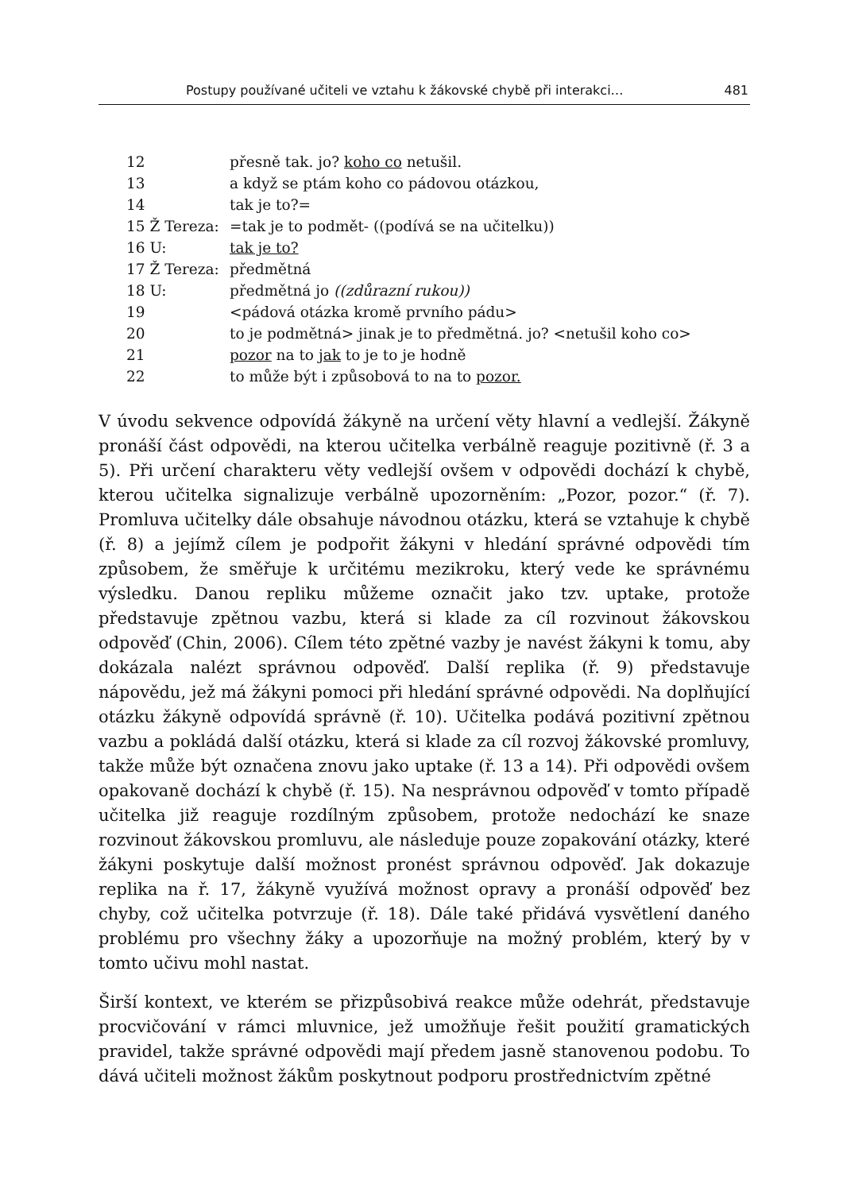Postupy používané učiteli ve vztahu k žákovské chybě při interakci… 481
12 přesně tak. jo? koho co netušil.
13 a když se ptám koho co pádovou otázkou,
14 tak je to?=
15 Ž Tereza: =tak je to podmět- ((podívá se na učitelku))
16 U: tak je to?
17 Ž Tereza: předmětná
18 U: předmětná jo ((zdůrazní rukou))
19 <pádová otázka kromě prvního pádu>
20 to je podmětná> jinak je to předmětná. jo? <netušil koho co>
21 pozor na to jak to je to je hodně
22 to může být i způsobová to na to pozor.
V úvodu sekvence odpovídá žákyně na určení věty hlavní a vedlejší. Žákyně pronáší část odpovědi, na kterou učitelka verbálně reaguje pozitivně (ř. 3 a 5). Při určení charakteru věty vedlejší ovšem v odpovědi dochází k chybě, kterou učitelka signalizuje verbálně upozorněním: „Pozor, pozor.“ (ř. 7). Promluva učitelky dále obsahuje návodnou otázku, která se vztahuje k chybě (ř. 8) a jejímž cílem je podpořit žákyni v hledání správné odpovědi tím způsobem, že směřuje k určitému mezikroku, který vede ke správnému výsledku. Danou repliku můžeme označit jako tzv. uptake, protože představuje zpětnou vazbu, která si klade za cíl rozvinout žákovskou odpověď (Chin, 2006). Cílem této zpětné vazby je navést žákyni k tomu, aby dokázala nalézt správnou odpověď. Další replika (ř. 9) představuje nápovědu, jež má žákyni pomoci při hledání správné odpovědi. Na doplňující otázku žákyně odpovídá správně (ř. 10). Učitelka podává pozitivní zpětnou vazbu a pokládá další otázku, která si klade za cíl rozvoj žákovské promluvy, takže může být označena znovu jako uptake (ř. 13 a 14). Při odpovědi ovšem opakovaně dochází k chybě (ř. 15). Na nesprávnou odpověď v tomto případě učitelka již reaguje rozdílným způsobem, protože nedochází ke snaze rozvinout žákovskou promluvu, ale následuje pouze zopakování otázky, které žákyni poskytuje další možnost pronést správnou odpověď. Jak dokazuje replika na ř. 17, žákyně využívá možnost opravy a pronáší odpověď bez chyby, což učitelka potvrzuje (ř. 18). Dále také přidává vysvětlení daného problému pro všechny žáky a upozorňuje na možný problém, který by v tomto učivu mohl nastat.
Širší kontext, ve kterém se přizpůsobivá reakce může odehrát, představuje procvičování v rámci mluvnice, jež umožňuje řešit použití gramatických pravidel, takže správné odpovědi mají předem jasně stanovenou podobu. To dává učiteli možnost žákům poskytnout podporu prostřednictvím zpětné